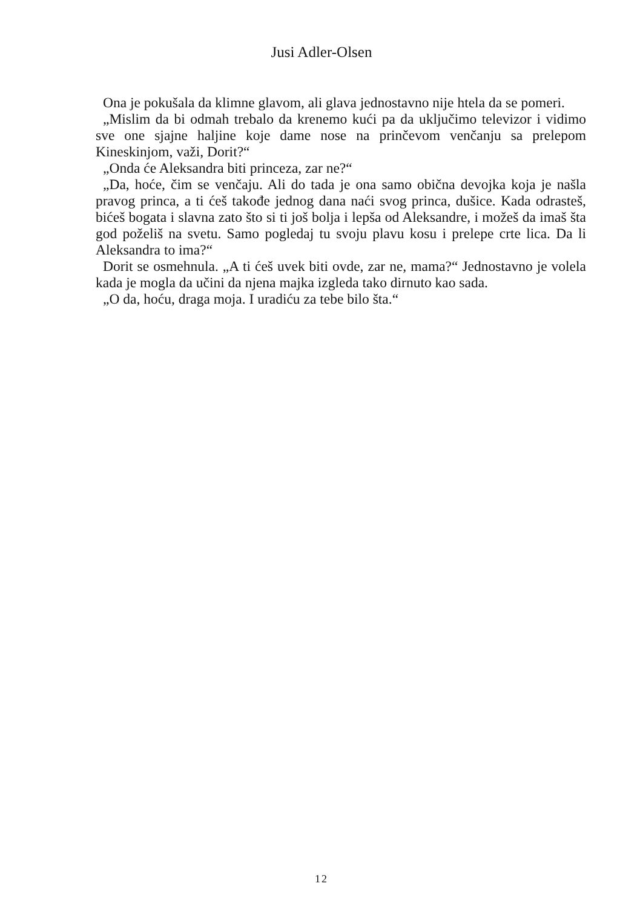Jusi Adler-Olsen
Ona je pokušala da klimne glavom, ali glava jednostavno nije htela da se pomeri.
„Mislim da bi odmah trebalo da krenemo kući pa da uključimo televizor i vidimo sve one sjajne haljine koje dame nose na prinčevom venčanju sa prelepom Kineskinjom, važi, Dorit?“
„Onda će Aleksandra biti princeza, zar ne?“
„Da, hoće, čim se venčaju. Ali do tada je ona samo obična devojka koja je našla pravog princa, a ti ćeš takođe jednog dana naći svog princa, dušice. Kada odrasteš, bićeš bogata i slavna zato što si ti još bolja i lepša od Aleksandre, i možeš da imaš šta god poželiš na svetu. Samo pogledaj tu svoju plavu kosu i prelepe crte lica. Da li Aleksandra to ima?“
Dorit se osmehnula. „A ti ćeš uvek biti ovde, zar ne, mama?“ Jednostavno je volela kada je mogla da učini da njena majka izgleda tako dirnuto kao sada.
„O da, hoću, draga moja. I uradiću za tebe bilo šta.“
12